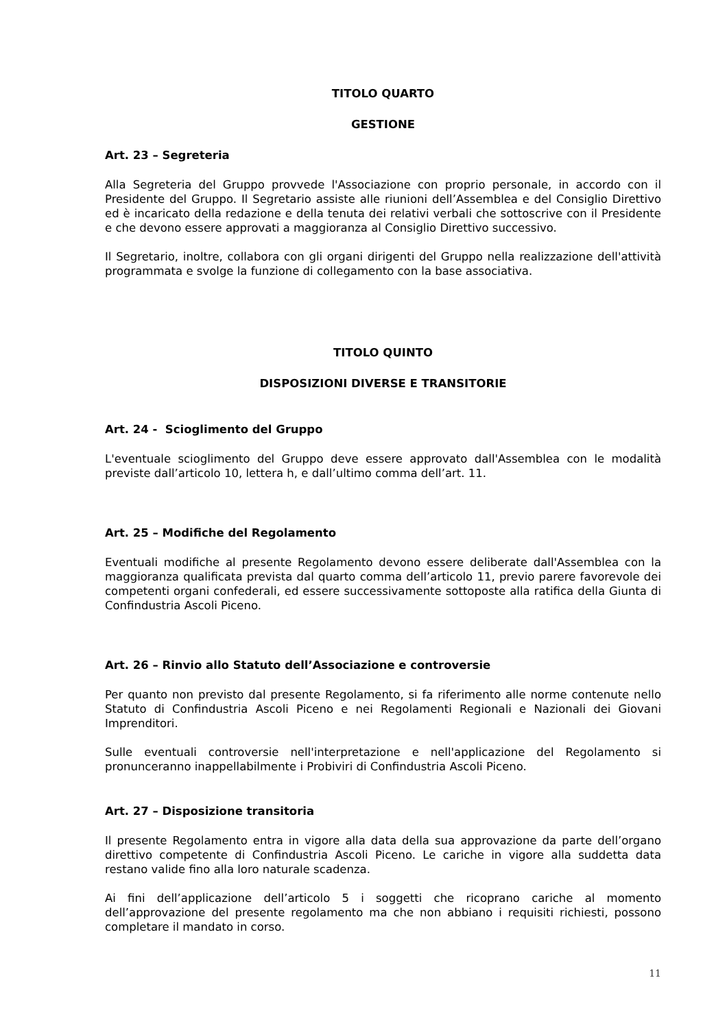TITOLO QUARTO
GESTIONE
Art. 23 – Segreteria
Alla Segreteria del Gruppo provvede l'Associazione con proprio personale, in accordo con il Presidente del Gruppo. Il Segretario assiste alle riunioni dell’Assemblea e del Consiglio Direttivo ed è incaricato della redazione e della tenuta dei relativi verbali che sottoscrive con il Presidente e che devono essere approvati a maggioranza al Consiglio Direttivo successivo.
Il Segretario, inoltre, collabora con gli organi dirigenti del Gruppo nella realizzazione dell'attività programmata e svolge la funzione di collegamento con la base associativa.
TITOLO QUINTO
DISPOSIZIONI DIVERSE E TRANSITORIE
Art. 24 - Scioglimento del Gruppo
L'eventuale scioglimento del Gruppo deve essere approvato dall'Assemblea con le modalità previste dall’articolo 10, lettera h, e dall’ultimo comma dell’art. 11.
Art. 25 – Modifiche del Regolamento
Eventuali modifiche al presente Regolamento devono essere deliberate dall'Assemblea con la maggioranza qualificata prevista dal quarto comma dell’articolo 11, previo parere favorevole dei competenti organi confederali, ed essere successivamente sottoposte alla ratifica della Giunta di Confindustria Ascoli Piceno.
Art. 26 – Rinvio allo Statuto dell’Associazione e controversie
Per quanto non previsto dal presente Regolamento, si fa riferimento alle norme contenute nello Statuto di Confindustria Ascoli Piceno e nei Regolamenti Regionali e Nazionali dei Giovani Imprenditori.
Sulle eventuali controversie nell'interpretazione e nell'applicazione del Regolamento si pronunceranno inappellabilmente i Probiviri di Confindustria Ascoli Piceno.
Art. 27 – Disposizione transitoria
Il presente Regolamento entra in vigore alla data della sua approvazione da parte dell’organo direttivo competente di Confindustria Ascoli Piceno. Le cariche in vigore alla suddetta data restano valide fino alla loro naturale scadenza.
Ai fini dell’applicazione dell’articolo 5 i soggetti che ricoprano cariche al momento dell’approvazione del presente regolamento ma che non abbiano i requisiti richiesti, possono completare il mandato in corso.
11